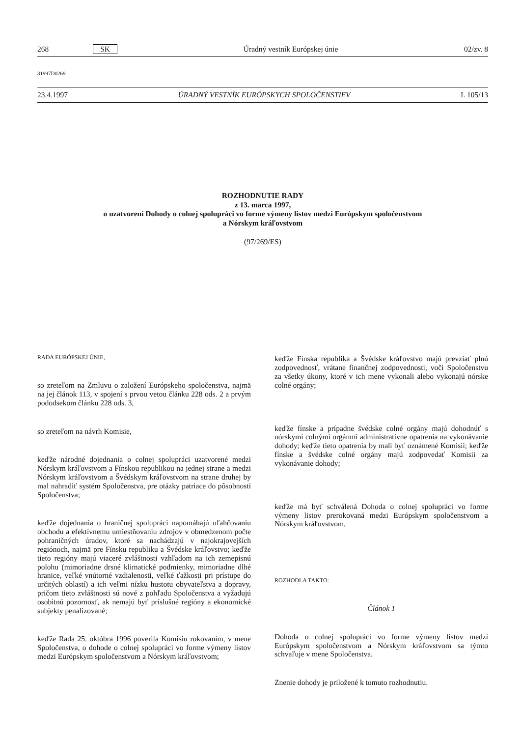268 SK Úradný vestník Európskej únie 02/zv. 8
31997D0269
23.4.1997 ÚRADNÝ VESTNÍK EURÓPSKYCH SPOLOČENSTIEV L 105/13
ROZHODNUTIE RADY
z 13. marca 1997,
o uzatvorení Dohody o colnej spolupráci vo forme výmeny listov medzi Európskym spoločenstvom
a Nórskym kráľovstvom
(97/269/ES)
RADA EURÓPSKEJ ÚNIE,
so zreteľom na Zmluvu o založení Európskeho spoločenstva, najmä na jej článok 113, v spojení s prvou vetou článku 228 ods. 2 a prvým pododsekom článku 228 ods. 3,
so zreteľom na návrh Komisie,
keďže národné dojednania o colnej spolupráci uzatvorené medzi Nórskym kráľovstvom a Fínskou republikou na jednej strane a medzi Nórskym kráľovstvom a Švédskym kráľovstvom na strane druhej by mal nahradiť systém Spoločenstva, pre otázky patriace do pôsobnosti Spoločenstva;
keďže dojednania o hraničnej spolupráci napomáhajú uľahčovaniu obchodu a efektívnemu umiestňovaniu zdrojov v obmedzenom počte pohraničných úradov, ktoré sa nachádzajú v najokrajovejších regiónoch, najmä pre Fínsku republiku a Švédske kráľovstvo; keďže tieto regióny majú viaceré zvláštnosti vzhľadom na ich zemepisnú polohu (mimoriadne drsné klimatické podmienky, mimoriadne dlhé hranice, veľké vnútorné vzdialenosti, veľké ťažkosti pri prístupe do určitých oblastí) a ich veľmi nízku hustotu obyvateľstva a dopravy, pričom tieto zvláštnosti sú nové z pohľadu Spoločenstva a vyžadujú osobitnú pozornosť, ak nemajú byť príslušné regióny a ekonomické subjekty penalizované;
keďže Rada 25. októbra 1996 poverila Komisiu rokovaním, v mene Spoločenstva, o dohode o colnej spolupráci vo forme výmeny listov medzi Európskym spoločenstvom a Nórskym kráľovstvom;
keďže Fínska republika a Švédske kráľovstvo majú prevziať plnú zodpovednosť, vrátane finančnej zodpovednosti, voči Spoločenstvu za všetky úkony, ktoré v ich mene vykonali alebo vykonajú nórske colné orgány;
keďže fínske a prípadne švédske colné orgány majú dohodnúť s nórskymi colnými orgánmi administratívne opatrenia na vykonávanie dohody; keďže tieto opatrenia by mali byť oznámené Komisii; keďže fínske a švédske colné orgány majú zodpovedať Komisii za vykonávanie dohody;
keďže má byť schválená Dohoda o colnej spolupráci vo forme výmeny listov prerokovaná medzi Európskym spoločenstvom a Nórskym kráľovstvom,
ROZHODLA TAKTO:
Článok 1
Dohoda o colnej spolupráci vo forme výmeny listov medzi Európskym spoločenstvom a Nórskym kráľovstvom sa týmto schvaľuje v mene Spoločenstva.
Znenie dohody je priložené k tomuto rozhodnutiu.